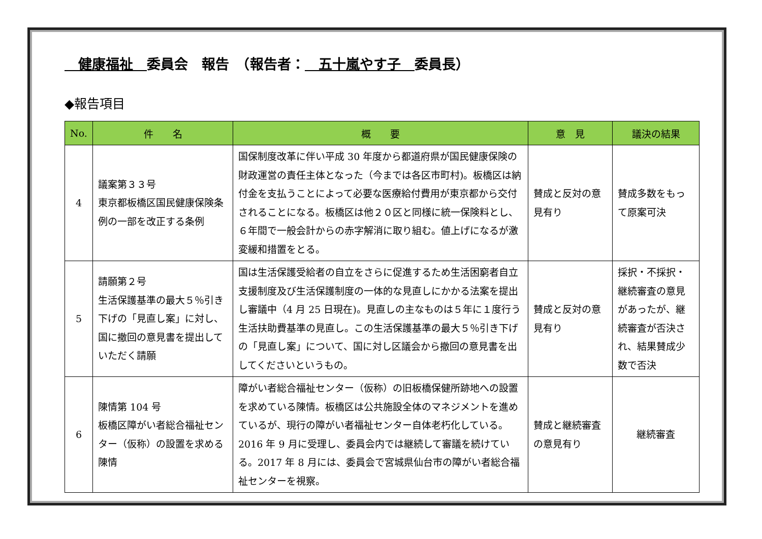健康福祉　委員会　報告　（報告者：　五十嵐やす子　委員長）
◆報告項目
| No. | 件 名 | 概 要 | 意 見 | 議決の結果 |
| --- | --- | --- | --- | --- |
| 4 | 議案第３３号 東京都板橋区国民健康保険条例の一部を改正する条例 | 国保制度改革に伴い平成 30 年度から都道府県が国民健康保険の財政運営の責任主体となった（今までは各区市町村)。板橋区は納付金を支払うことによって必要な医療給付費用が東京都から交付されることになる。板橋区は他２０区と同様に統一保険料とし、６年間で一般会計からの赤字解消に取り組む。値上げになるが激変緩和措置をとる。 | 賛成と反対の意見有り | 賛成多数をもって原案可決 |
| 5 | 請願第２号 生活保護基準の最大５％引き下げの「見直し案」に対し、国に撤回の意見書を提出していただく請願 | 国は生活保護受給者の自立をさらに促進するため生活困窮者自立支援制度及び生活保護制度の一体的な見直しにかかる法案を提出し審議中（4 月 25 日現在)。見直しの主なものは５年に１度行う生活扶助費基準の見直し。この生活保護基準の最大５％引き下げの「見直し案」について、国に対し区議会から撤回の意見書を出してくださいというもの。 | 賛成と反対の意見有り | 採択・不採択・継続審査の意見があったが、継続審査が否決され、結果賛成少数で否決 |
| 6 | 陳情第 104 号 板橋区障がい者総合福祉センター（仮称）の設置を求める陳情 | 障がい者総合福祉センター（仮称）の旧板橋保健所跡地への設置を求めている陳情。板橋区は公共施設全体のマネジメントを進めているが、現行の障がい者福祉センター自体老朽化している。2016 年 9 月に受理し、委員会内では継続して審議を続けている。2017 年 8 月には、委員会で宮城県仙台市の障がい者総合福祉センターを視察。 | 賛成と継続審査の意見有り | 継続審査 |